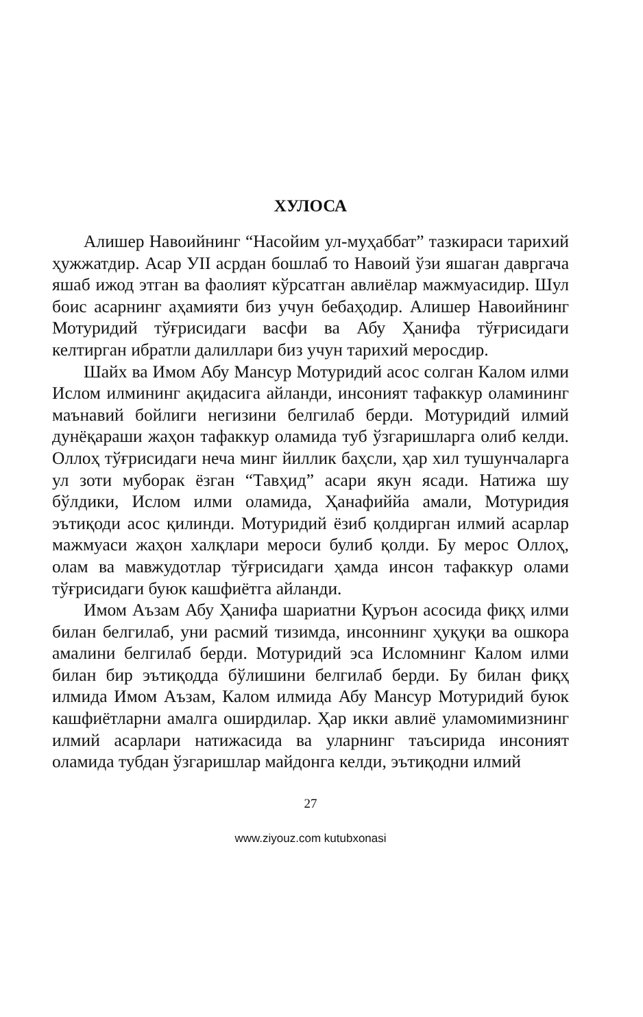ХУЛОСА
Алишер Навоийнинг “Насойим ул-муҳаббат” тазкираси тарихий ҳужжатдир. Асар УII асрдан бошлаб то Навоий ўзи яшаган давргача яшаб ижод этган ва фаолият кўрсатган авлиёлар мажмуасидир. Шул боис асарнинг аҳамияти биз учун бебаҳодир. Алишер Навоийнинг Мотуридий тўғрисидаги васфи ва Абу Ҳанифа тўғрисидаги келтирган ибратли далиллари биз учун тарихий меросдир.
Шайх ва Имом Абу Мансур Мотуридий асос солган Калом илми Ислом илмининг ақидасига айланди, инсоният тафаккур оламининг маънавий бойлиги негизини белгилаб берди. Мотуридий илмий дунёқараши жаҳон тафаккур оламида туб ўзгаришларга олиб келди. Оллоҳ тўғрисидаги неча минг йиллик баҳсли, ҳар хил тушунчаларга ул зоти муборак ёзган “Тавҳид” асари якун ясади. Натижа шу бўлдики, Ислом илми оламида, Ҳанафиййа амали, Мотуридия эътиқоди асос қилинди. Мотуридий ёзиб қолдирган илмий асарлар мажмуаси жаҳон халқлари мероси булиб қолди. Бу мерос Оллоҳ, олам ва мавжудотлар тўғрисидаги ҳамда инсон тафаккур олами тўғрисидаги буюк кашфиётга айланди.
Имом Аъзам Абу Ҳанифа шариатни Қуръон асосида фиқҳ илми билан белгилаб, уни расмий тизимда, инсоннинг ҳуқуқи ва ошкора амалини белгилаб берди. Мотуридий эса Исломнинг Калом илми билан бир эътиқодда бўлишини белгилаб берди. Бу билан фиқҳ илмида Имом Аъзам, Калом илмида Абу Мансур Мотуридий буюк кашфиётларни амалга оширдилар. Ҳар икки авлиё уламомимизнинг илмий асарлари натижасида ва уларнинг таъсирида инсоният оламида тубдан ўзгаришлар майдонга келди, эътиқодни илмий
27
www.ziyouz.com kutubxonasi